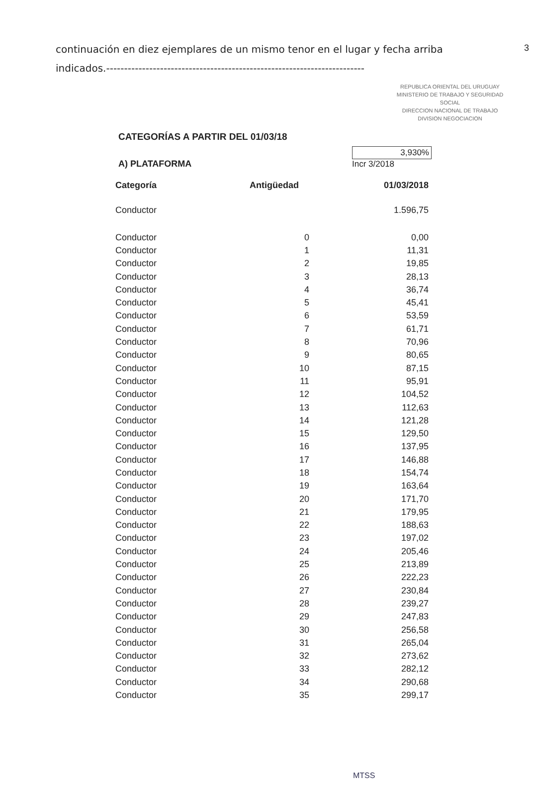3
continuación en diez ejemplares de un mismo tenor en el lugar y fecha arriba indicados.------------------------------------------------------------------------
REPUBLICA ORIENTAL DEL URUGUAY
MINISTERIO DE TRABAJO Y SEGURIDAD SOCIAL
DIRECCION NACIONAL DE TRABAJO
DIVISION NEGOCIACION
CATEGORÍAS A PARTIR DEL 01/03/18
A) PLATAFORMA
3,930%
Incr 3/2018
| Categoría | Antigüedad | 01/03/2018 |
| --- | --- | --- |
| Conductor | | 1.596,75 |
| Conductor | 0 | 0,00 |
| Conductor | 1 | 11,31 |
| Conductor | 2 | 19,85 |
| Conductor | 3 | 28,13 |
| Conductor | 4 | 36,74 |
| Conductor | 5 | 45,41 |
| Conductor | 6 | 53,59 |
| Conductor | 7 | 61,71 |
| Conductor | 8 | 70,96 |
| Conductor | 9 | 80,65 |
| Conductor | 10 | 87,15 |
| Conductor | 11 | 95,91 |
| Conductor | 12 | 104,52 |
| Conductor | 13 | 112,63 |
| Conductor | 14 | 121,28 |
| Conductor | 15 | 129,50 |
| Conductor | 16 | 137,95 |
| Conductor | 17 | 146,88 |
| Conductor | 18 | 154,74 |
| Conductor | 19 | 163,64 |
| Conductor | 20 | 171,70 |
| Conductor | 21 | 179,95 |
| Conductor | 22 | 188,63 |
| Conductor | 23 | 197,02 |
| Conductor | 24 | 205,46 |
| Conductor | 25 | 213,89 |
| Conductor | 26 | 222,23 |
| Conductor | 27 | 230,84 |
| Conductor | 28 | 239,27 |
| Conductor | 29 | 247,83 |
| Conductor | 30 | 256,58 |
| Conductor | 31 | 265,04 |
| Conductor | 32 | 273,62 |
| Conductor | 33 | 282,12 |
| Conductor | 34 | 290,68 |
| Conductor | 35 | 299,17 |
MTSS